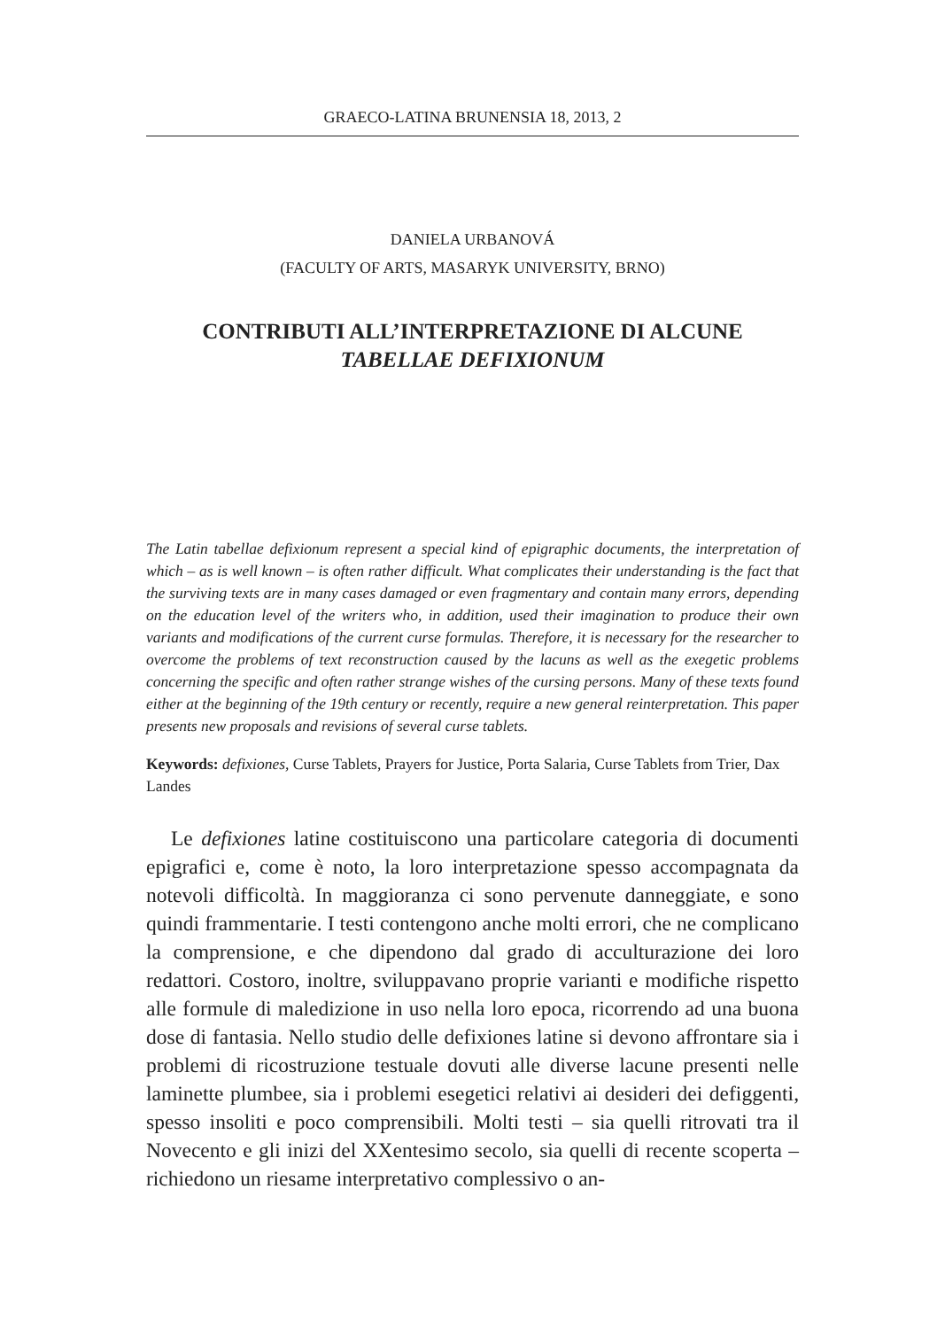GRAECO-LATINA BRUNENSIA 18, 2013, 2
DANIELA URBANOVÁ
(FACULTY OF ARTS, MASARYK UNIVERSITY, BRNO)
CONTRIBUTI ALL’INTERPRETAZIONE DI ALCUNE
TABELLAE DEFIXIONUM
The Latin tabellae defixionum represent a special kind of epigraphic documents, the interpretation of which – as is well known – is often rather difficult. What complicates their understanding is the fact that the surviving texts are in many cases damaged or even fragmentary and contain many errors, depending on the education level of the writers who, in addition, used their imagination to produce their own variants and modifications of the current curse formulas. Therefore, it is necessary for the researcher to overcome the problems of text reconstruction caused by the lacuns as well as the exegetic problems concerning the specific and often rather strange wishes of the cursing persons. Many of these texts found either at the beginning of the 19th century or recently, require a new general reinterpretation. This paper presents new proposals and revisions of several curse tablets.
Keywords: defixiones, Curse Tablets, Prayers for Justice, Porta Salaria, Curse Tablets from Trier, Dax Landes
Le defixiones latine costituiscono una particolare categoria di documenti epigrafici e, come è noto, la loro interpretazione spesso accompagnata da notevoli difficoltà. In maggioranza ci sono pervenute danneggiate, e sono quindi frammentarie. I testi contengono anche molti errori, che ne complicano la comprensione, e che dipendono dal grado di acculturazione dei loro redattori. Costoro, inoltre, sviluppavano proprie varianti e modifiche rispetto alle formule di maledizione in uso nella loro epoca, ricorrendo ad una buona dose di fantasia. Nello studio delle defixiones latine si devono affrontare sia i problemi di ricostruzione testuale dovuti alle diverse lacune presenti nelle laminette plumbee, sia i problemi esegetici relativi ai desideri dei defiggenti, spesso insoliti e poco comprensibili. Molti testi – sia quelli ritrovati tra il Novecento e gli inizi del XXentesimo secolo, sia quelli di recente scoperta – richiedono un riesame interpretativo complessivo o an-